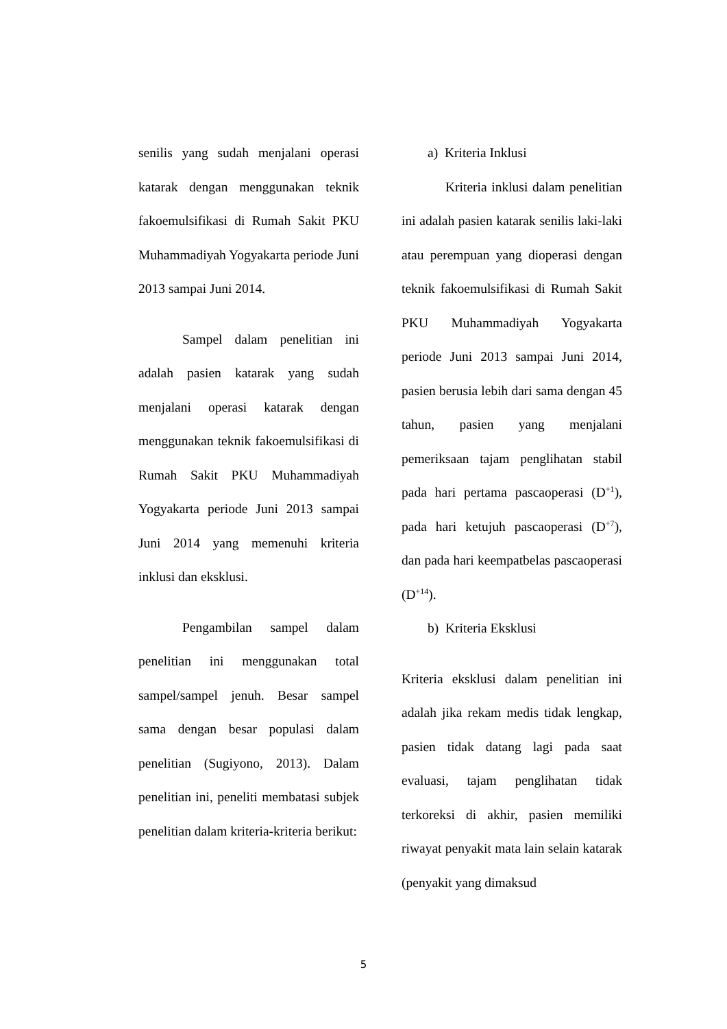senilis yang sudah menjalani operasi katarak dengan menggunakan teknik fakoemulsifikasi di Rumah Sakit PKU Muhammadiyah Yogyakarta periode Juni 2013 sampai Juni 2014.
Sampel dalam penelitian ini adalah pasien katarak yang sudah menjalani operasi katarak dengan menggunakan teknik fakoemulsifikasi di Rumah Sakit PKU Muhammadiyah Yogyakarta periode Juni 2013 sampai Juni 2014 yang memenuhi kriteria inklusi dan eksklusi.
Pengambilan sampel dalam penelitian ini menggunakan total sampel/sampel jenuh. Besar sampel sama dengan besar populasi dalam penelitian (Sugiyono, 2013). Dalam penelitian ini, peneliti membatasi subjek penelitian dalam kriteria-kriteria berikut:
a) Kriteria Inklusi
Kriteria inklusi dalam penelitian ini adalah pasien katarak senilis laki-laki atau perempuan yang dioperasi dengan teknik fakoemulsifikasi di Rumah Sakit PKU Muhammadiyah Yogyakarta periode Juni 2013 sampai Juni 2014, pasien berusia lebih dari sama dengan 45 tahun, pasien yang menjalani pemeriksaan tajam penglihatan stabil pada hari pertama pascaoperasi (D<sup>+1</sup>), pada hari ketujuh pascaoperasi (D<sup>+7</sup>), dan pada hari keempatbelas pascaoperasi (D<sup>+14</sup>).
b) Kriteria Eksklusi
Kriteria eksklusi dalam penelitian ini adalah jika rekam medis tidak lengkap, pasien tidak datang lagi pada saat evaluasi, tajam penglihatan tidak terkoreksi di akhir, pasien memiliki riwayat penyakit mata lain selain katarak (penyakit yang dimaksud
5